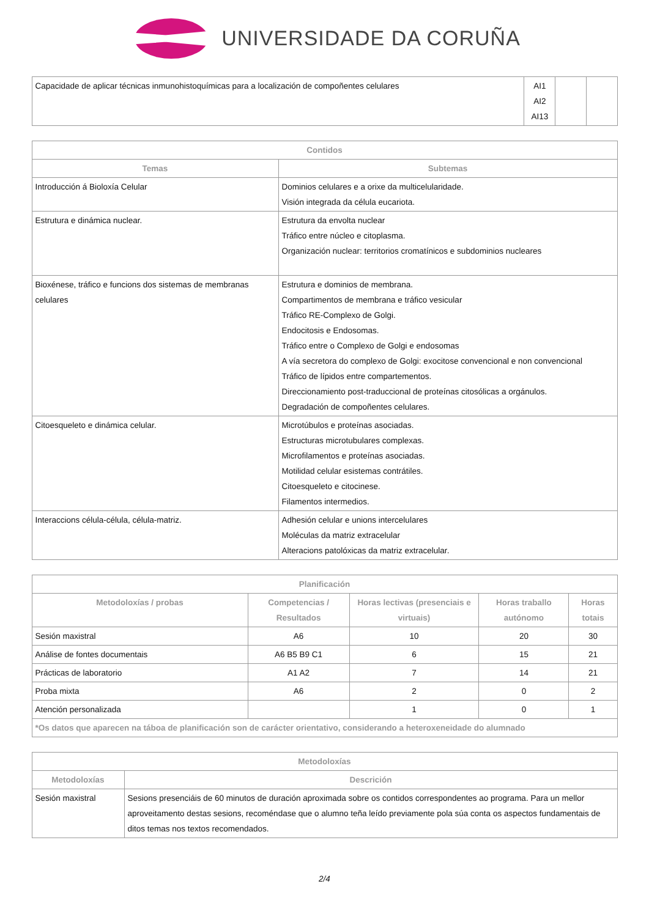UNIVERSIDADE DA CORUÑA
| Capacidade de aplicar técnicas inmunohistoquímicas para a localización de compoñentes celulares | AI1 AI2 AI13 | | |
| Contidos | |
| --- | --- |
| Temas | Subtemas |
| Introducción á Bioloxía Celular | Dominios celulares e a orixe da multicelularidade. Visión integrada da célula eucariota. |
| Estrutura e dinámica nuclear. | Estrutura da envolta nuclear Tráfico entre núcleo e citoplasma. Organización nuclear: territorios cromatínicos e subdominios nucleares |
| Bioxénese, tráfico e funcions dos sistemas de membranas celulares | Estrutura e dominios de membrana. Compartimentos de membrana e tráfico vesicular Tráfico RE-Complexo de Golgi. Endocitosis e Endosomas. Tráfico entre o Complexo de Golgi e endosomas A vía secretora do complexo de Golgi: exocitose convencional e non convencional Tráfico de lípidos entre compartementos. Direccionamiento post-traduccional de proteínas citosólicas a orgánulos. Degradación de compoñentes celulares. |
| Citoesqueleto e dinámica celular. | Microtúbulos e proteínas asociadas. Estructuras microtubulares complexas. Microfilamentos e proteínas asociadas. Motilidad celular esistemas contrátiles. Citoesqueleto e citocinese. Filamentos intermedios. |
| Interaccions célula-célula, célula-matriz. | Adhesión celular e unions intercelulares Moléculas da matriz extracelular Alteracions patolóxicas da matriz extracelular. |
| Planificación | | | | |
| --- | --- | --- | --- | --- |
| Metodoloxías / probas | Competencias / Resultados | Horas lectivas (presenciais e virtuais) | Horas traballo autónomo | Horas totais |
| Sesión maxistral | A6 | 10 | 20 | 30 |
| Análise de fontes documentais | A6 B5 B9 C1 | 6 | 15 | 21 |
| Prácticas de laboratorio | A1 A2 | 7 | 14 | 21 |
| Proba mixta | A6 | 2 | 0 | 2 |
| Atención personalizada | | 1 | 0 | 1 |
| *Os datos que aparecen na táboa de planificación son de carácter orientativo, considerando a heteroxeneidade do alumnado | | | | |
| Metodoloxías | |
| --- | --- |
| Metodoloxías | Descrición |
| Sesión maxistral | Sesions presenciáis de 60 minutos de duración aproximada sobre os contidos correspondentes ao programa. Para un mellor aproveitamento destas sesions, recoméndase que o alumno teña leído previamente pola súa conta os aspectos fundamentais de ditos temas nos textos recomendados. |
2/4